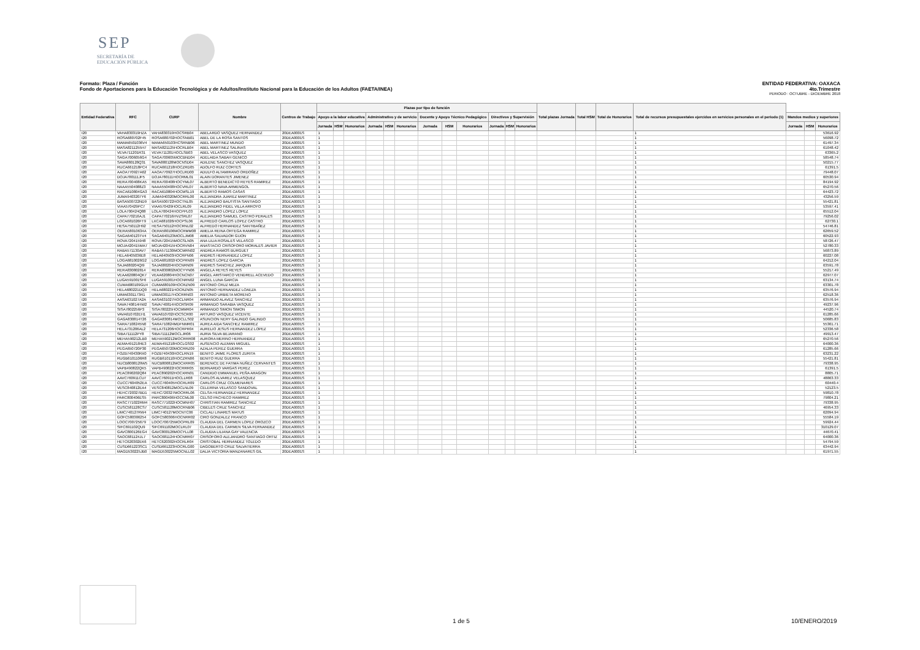SEP
SECRETARÍA DE
EDUCACIÓN PÚBLICA
Formato: Plaza / Función ENTIDAD FEDERATIVA: OAXACA
Fondo de Aportaciones para la Educación Tecnológica y de Adultos/Instituto Nacional para la Educación de los Adultos (FAETA/INEA) 4to.Trimestre
PERIODO : OCTUBRE - DICIEMBRE 2018
| Entidad Federativa | RFC | CURP | Nombre | Centros de Trabajo | Plazas por tipo de función | | | | | | | | | | | | Total plazas Jornada | Total HSM | Total de Honorarios | Total de recursos presupuestales ejercidos en servicios personales en el periodo (1) | | | |
| --- | --- | --- | --- | --- | --- | --- | --- | --- | --- | --- | --- | --- | --- | --- | --- | --- | --- | --- | --- | --- | --- | --- | --- |
| | | | | | Apoyo a la labor educativa | | | Administrativo y de servicio | | | Docente y Apoyo Técnico Pedagógico | | | Directivos y Supervisión | | | | | | | Mandos medios y superiores | | |
| | | | | | Jornada | HSM | Honorarios | Jornada | HSM | Honorarios | Jornada | HSM | Honorarios | Jornada | HSM | Honorarios | | | | | Jornada | HSM | Honorarios |
| I20 | VAHA830319HZA | VAHA830319HOCSRB04 | ABELARDO VASQUEZ HERNANDEZ | 20DEA0001S | 1 | | | | | | | | | | | | | | | 1 | | | 53616.92 |
| I20 | ROSA680702F45 | ROSA680702HOCSNB01 | ABEL DE LA ROSA SANTOS | 20DEA0001S | 1 | | | | | | | | | | | | | | | 1 | | | 56098.72 |
| I20 | MAMA6501036V4 | MAMA650103HCSRNB06 | ABEL MARTINEZ MUNDO | 20DEA0001S | 1 | | | | | | | | | | | | | | | 1 | | | 61497.34 |
| I20 | MASA8211255H7 | MASA821125HOCRLB04 | ABEL MARTINEZ SALINAS | 20DEA0001S | 1 | | | | | | | | | | | | | | | 1 | | | 61048.42 |
| I20 | VEVA711201R31 | VEVA711201HOCLSB03 | ABEL VELASCO VASQUEZ | 20DEA0001S | 1 | | | | | | | | | | | | | | | 1 | | | 63365.2 |
| I20 | SAGA7006056G4 | SAGA700605MOCBND04 | ADELAIDA SABAH GENICO | 20DEA0001S | 1 | | | | | | | | | | | | | | | 1 | | | 58548.74 |
| I20 | SAVA880128Q31 | SAVA880128MOCNSD04 | ADILENE SANCHEZ VASQUEZ | 20DEA0001S | 1 | | | | | | | | | | | | | | | 1 | | | 50215.77 |
| I20 | RUCA661218PC4 | RUCA661218HOCZRD05 | ADOLFO RUIZ CORTES | 20DEA0001S | 1 | | | | | | | | | | | | | | | 1 | | | 61391.5 |
| I20 | AAOA770927A62 | AAOA770927HOCLRD00 | ADULFO ALTAMIRANO ORDOÑEZ | 20DEA0001S | 1 | | | | | | | | | | | | | | | 1 | | | 79448.07 |
| I20 | DOJA780111JF5 | DOJA780111HOCRML01 | ALAIN DORANTES JIMENEZ | 20DEA0001S | 1 | | | | | | | | | | | | | | | 1 | | | 60530.94 |
| I20 | RERA700408KA5 | RERA700408HOCYML07 | ALBERTO BENEDICTO REYES RAMIREZ | 20DEA0001S | 1 | | | | | | | | | | | | | | | 1 | | | 84194.92 |
| I20 | NAAA5504088Z3 | NAAA550408HOCVRL07 | ALBERTO NAVA ARMENGOL | 20DEA0001S | 1 | | | | | | | | | | | | | | | 1 | | | 65270.56 |
| I20 | RACA610804GA3 | RACA610804HOCMSL19 | ALBERTO RAMOS CASAS | 20DEA0001S | 1 | | | | | | | | | | | | | | | 1 | | | 64423.72 |
| I20 | JUMA9403207Y6 | JUMA940320MOCRRL00 | ALEJANDRA JUAREZ MARTINEZ | 20DEA0001S | 1 | | | | | | | | | | | | | | | 1 | | | 43256.59 |
| I20 | BASA500722ND9 | BASA500722HOCTNL05 | ALEJANDRO BAUTISTA SANTIAGO | 20DEA0001S | 1 | | | | | | | | | | | | | | | 1 | | | 55421.81 |
| I20 | VIAA570429PC7 | VIAA570429HOCLRL09 | ALEJANDRO FIDEL VILLA ARROYO | 20DEA0001S | 1 | | | | | | | | | | | | | | | 1 | | | 53597.41 |
| I20 | LOLA700424Q88 | LOLA700424HOCPPL03 | ALEJANDRO LOPEZ LOPEZ | 20DEA0001S | 1 | | | | | | | | | | | | | | | 1 | | | 65512.04 |
| I20 | CAPA770216AJ1 | CAPA770216HVZSRL07 | ALEJANDRO SAMUEL CASTRO PERALES | 20DEA0001S | 1 | | | | | | | | | | | | | | | 1 | | | 79256.02 |
| I20 | LOCA681026FT9 | LXCA681026HOCPSL06 | ALFREDO CARLOS LOPEZ CASTRO | 20DEA0001S | 1 | | | | | | | | | | | | | | | 1 | | | 62730.1 |
| I20 | HESA750112H92 | HESA750112HOCRNL02 | ALFREDO HERNANDEZ SANTIBAÑEZ | 20DEA0001S | 1 | | | | | | | | | | | | | | | 1 | | | 54746.81 |
| I20 | OERA58010634A | OERA580106MOCRMM08 | AMELIA REINA ORTEGA RAMIREZ | 20DEA0001S | 1 | | | | | | | | | | | | | | | 1 | | | 62659.52 |
| I20 | SAGA640123TV4 | SAGA640123MOCLJM08 | AMELIA SALVADOR GIJON | 20DEA0001S | 1 | | | | | | | | | | | | | | | 1 | | | 60522.93 |
| I20 | ROVA720415948 | ROVA720415MOCSLN05 | ANA LILIA ROSALES VELASCO | 20DEA0001S | 1 | | | | | | | | | | | | | | | 1 | | | 58726.47 |
| I20 | MOJA420415MA7 | MOJA420415HOCRVN04 | ANASTACIO CRISOFORO MORALES JAVIER | 20DEA0001S | 1 | | | | | | | | | | | | | | | 1 | | | 52780.33 |
| I20 | RABA571130AV7 | RABA571130MOCMRN02 | ANDREA RAMOS BURGUET | 20DEA0001S | 1 | | | | | | | | | | | | | | | 1 | | | 56873.89 |
| I20 | HELA6405036E8 | HELA640503HOCRPN06 | ANDRES HERNANDEZ LOPEZ | 20DEA0001S | 1 | | | | | | | | | | | | | | | 1 | | | 60227.08 |
| I20 | LOGA6810026G2 | LOGA681002HOCPRN09 | ANDRES LOPEZ GARCIA | 20DEA0001S | 1 | | | | | | | | | | | | | | | 1 | | | 64212.04 |
| I20 | SAJA680204QI9 | SAJA680204HOCNRN09 | ANDRES SANCHEZ JARQUIN | 20DEA0001S | 1 | | | | | | | | | | | | | | | 1 | | | 63591.78 |
| I20 | RERA830802814 | RERA830802MOCYYN06 | ANGELA REYES REYES | 20DEA0001S | 1 | | | | | | | | | | | | | | | 1 | | | 55217.49 |
| I20 | VEAA620804QK7 | VEAA620804HOCNCN07 | ANGEL ARISTARCO VENDRELL ACEVEDO | 20DEA0001S | 1 | | | | | | | | | | | | | | | 1 | | | 62977.07 |
| I20 | LUGA591001SF6 | LUGA591001HOCNRN02 | ANGEL LUNA GARCIA | 20DEA0001S | 1 | | | | | | | | | | | | | | | 1 | | | 63134.74 |
| I20 | CUMA680109GU4 | CUMA680109HOCRZN09 | ANTONIO CRUZ MEZA | 20DEA0001S | 1 | | | | | | | | | | | | | | | 1 | | | 63301.78 |
| I20 | HELA680221DQ0 | HELA680221HOCRZN05 | ANTONIO HERNANDEZ LOAEZA | 20DEA0001S | 1 | | | | | | | | | | | | | | | 1 | | | 63576.94 |
| I20 | UIMA6301173R1 | UIMA630117HOCRRN03 | ANTONIO URBIETA MORENO | 20DEA0001S | 1 | | | | | | | | | | | | | | | 1 | | | 62518.36 |
| I20 | AASA631027A2A | AASA631027HOCLNR04 | ARMANDO ALAVEZ SANCHEZ | 20DEA0001S | 1 | | | | | | | | | | | | | | | 1 | | | 63576.94 |
| I20 | SAVA740814HW2 | SAVA740814HOCRSR09 | ARMANDO SARABIA VASQUEZ | 20DEA0001S | 1 | | | | | | | | | | | | | | | 1 | | | 49237.96 |
| I20 | SISA7802256P3 | SISA780225HOCMMR04 | ARMANDO SIMON SIMON | 20DEA0001S | 1 | | | | | | | | | | | | | | | 1 | | | 44520.74 |
| I20 | VAVA610702EH1 | VAVA610702HOCSCR00 | ARTURO VASQUEZ VICENTE | 20DEA0001S | 1 | | | | | | | | | | | | | | | 1 | | | 61285.66 |
| I20 | GAGA830814T26 | GAGA830814MOCLLS02 | ASUNCION NERY GALINDO GALINDO | 20DEA0001S | 1 | | | | | | | | | | | | | | | 1 | | | 50685.83 |
| I20 | SARA7108245N0 | SARA710824MDFNMR01 | AUREA AIDA SANCHEZ RAMIREZ | 20DEA0001S | 1 | | | | | | | | | | | | | | | 1 | | | 55361.71 |
| I20 | HELA731206AL2 | HELA731206HOCRPR04 | AURELIO JESUS HERNANDEZ LOPEZ | 20DEA0001S | 1 | | | | | | | | | | | | | | | 1 | | | 52336.58 |
| I20 | SIBA711112PY8 | SIBA711112MOCLJR06 | AURIA SILVA BEJARANO | 20DEA0001S | 1 | | | | | | | | | | | | | | | 1 | | | 49913.47 |
| I20 | MEHA590212LB0 | MEHA590212MOCRRR08 | AURORA MERINO HERNANDEZ | 20DEA0001S | 1 | | | | | | | | | | | | | | | 1 | | | 65270.56 |
| I20 | AEMA4912184E3 | AEMA491218HOCLGS02 | AUSENCIO ALEMAN MIGUEL | 20DEA0001S | 1 | | | | | | | | | | | | | | | 1 | | | 64000.36 |
| I20 | PEGA650720P30 | PEGA650720MOCRRZ09 | AZALIA PEREZ GUERRA | 20DEA0001S | 1 | | | | | | | | | | | | | | | 1 | | | 61285.66 |
| I20 | FOZB740430RX0 | FOZB740430HOCLRN19 | BENITO JAIME FLORES ZURITA | 20DEA0001S | 1 | | | | | | | | | | | | | | | 1 | | | 63231.22 |
| I20 | RUGB6101106R8 | RUGB610110HOCZRN06 | BENITO RUIZ GUERRA | 20DEA0001S | 1 | | | | | | | | | | | | | | | 1 | | | 55421.81 |
| I20 | NUCB8008129W5 | NUCB800812MOCXRR05 | BERENICE DE FATIMA NUÑEZ CERVANTES | 20DEA0001S | 1 | | | | | | | | | | | | | | | 1 | | | 79338.95 |
| I20 | VAPB490822QK5 | VAPB490822HOCRRR05 | BERNARDO VARGAS PEREZ | 20DEA0001S | 1 | | | | | | | | | | | | | | | 1 | | | 61391.5 |
| I20 | PEAC890202Q84 | PEAC890202HOCXRN01 | CANDIDO EMMANUEL PEÑA ARAGON | 20DEA0001S | 1 | | | | | | | | | | | | | | | 1 | | | 8805.71 |
| I20 | AAVC760911CU7 | AAVC760911HOCLLR08 | CARLOS ALVAREZ VELASQUEZ | 20DEA0001S | 1 | | | | | | | | | | | | | | | 1 | | | 48863.33 |
| I20 | CUCC7604052EA | CUCC760405HOCRLR09 | CARLOS CRUZ COLMENARES | 20DEA0001S | 1 | | | | | | | | | | | | | | | 1 | | | 60440.4 |
| I20 | VESC840812EA4 | VESC840812MOCLNL09 | CELERINA VELASCO SANDOVAL | 20DEA0001S | 1 | | | | | | | | | | | | | | | 1 | | | 52123.5 |
| I20 | HEHC720327BD1 | HEHC720327MOCRRL06 | CELSA HERNANDEZ HERNANDEZ | 20DEA0001S | 1 | | | | | | | | | | | | | | | 1 | | | 59810.78 |
| I20 | PARC800406ES5 | PARC800406HOCCML00 | CELSO PACHECO RAMIREZ | 20DEA0001S | 1 | | | | | | | | | | | | | | | 1 | | | 79804.21 |
| I20 | RASC771022RM4 | RASC771022HOCMNH07 | CHRISTIAN RAMIREZ SANCHEZ | 20DEA0001S | 1 | | | | | | | | | | | | | | | 1 | | | 79338.95 |
| I20 | CUSC581128CS7 | CUSC581128MOCRNB06 | CIBELES CRUZ SANCHEZ | 20DEA0001S | 1 | | | | | | | | | | | | | | | 1 | | | 46954.33 |
| I20 | LIMC740127RW4 | LIMC740127MOCNTC06 | CICLALI LINARES MATUS | 20DEA0001S | 1 | | | | | | | | | | | | | | | 1 | | | 62094.94 |
| I20 | GOFC580306254 | GOFC580306HOCNRR02 | CIRO GONZALEZ FRANCO | 20DEA0001S | 1 | | | | | | | | | | | | | | | 1 | | | 55584.19 |
| I20 | LOOC700725679 | LOOC700725MOCPRL09 | CLAUDIA DEL CARMEN LOPEZ OROZCO | 20DEA0001S | 1 | | | | | | | | | | | | | | | 1 | | | 59924.44 |
| I20 | SIFC691102QU9 | SIFC691102MOCLRL07 | CLAUDIA DEL CARMEN SILVA FERNANDEZ | 20DEA0001S | 1 | | | | | | | | | | | | | | | 1 | | | 310129.07 |
| I20 | GAVC800126EG4 | GAVC800126MOCYLL08 | CLAUDIA LILIANA GAY VALENCIA | 20DEA0001S | 1 | | | | | | | | | | | | | | | 1 | | | 44670.41 |
| I20 | SAOC681124JL7 | SAOC681124HOCNRR07 | CRISOFORO ALEJANDRO SANTIAGO ORTIZ | 20DEA0001S | 1 | | | | | | | | | | | | | | | 1 | | | 64000.36 |
| I20 | HETC620302EK6 | HETC620302HOCRLR04 | CRISTOBAL HERNANDEZ TOLEDO | 20DEA0001S | 1 | | | | | | | | | | | | | | | 1 | | | 54794.59 |
| I20 | CUSD661223SC1 | CUSD661223HOCRLG00 | DAGOBERTO CRUZ SALVATIERRA | 20DEA0001S | 1 | | | | | | | | | | | | | | | 1 | | | 63442.94 |
| I20 | MAGD530225JB0 | MAGD530225MOCNLL02 | DALIA VICTORIA MANZANARES GIL | 20DEA0001S | 1 | | | | | | | | | | | | | | | 1 | | | 61971.55 |
1 de 5 10/ENERO/2019